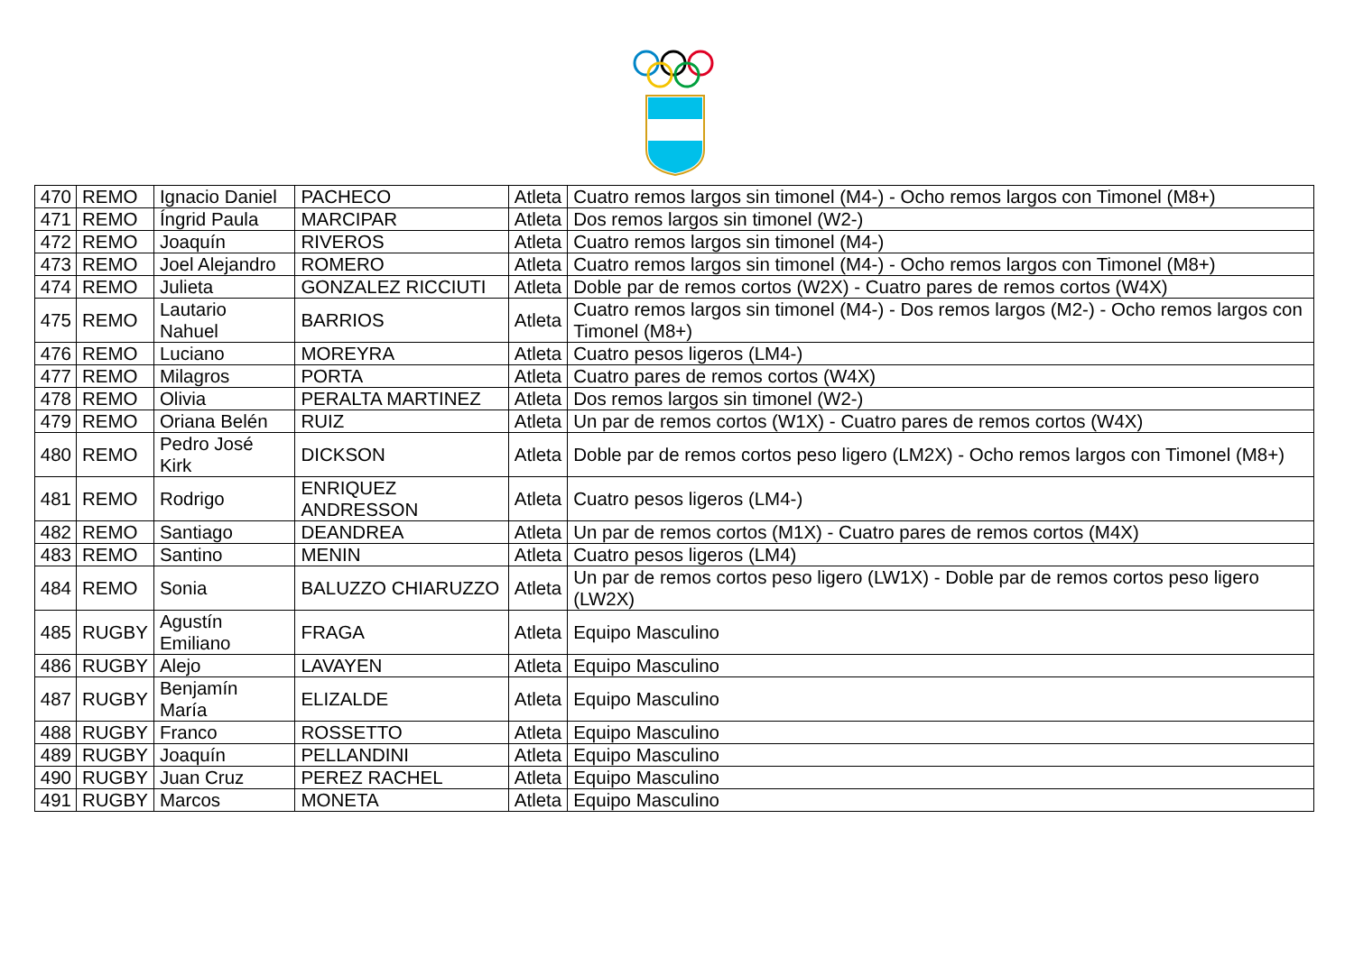| 470 | REMO | Ignacio Daniel | PACHECO | Atleta | Cuatro remos largos sin timonel (M4-) - Ocho remos largos con Timonel (M8+) |
| 471 | REMO | Íngrid Paula | MARCIPAR | Atleta | Dos remos largos sin timonel (W2-) |
| 472 | REMO | Joaquín | RIVEROS | Atleta | Cuatro remos largos sin timonel (M4-) |
| 473 | REMO | Joel Alejandro | ROMERO | Atleta | Cuatro remos largos sin timonel (M4-) - Ocho remos largos con Timonel (M8+) |
| 474 | REMO | Julieta | GONZALEZ RICCIUTI | Atleta | Doble par de remos cortos (W2X) - Cuatro pares de remos cortos (W4X) |
| 475 | REMO | Lautario Nahuel | BARRIOS | Atleta | Cuatro remos largos sin timonel (M4-) - Dos remos largos (M2-) - Ocho remos largos con Timonel (M8+) |
| 476 | REMO | Luciano | MOREYRA | Atleta | Cuatro pesos ligeros (LM4-) |
| 477 | REMO | Milagros | PORTA | Atleta | Cuatro pares de remos cortos (W4X) |
| 478 | REMO | Olivia | PERALTA MARTINEZ | Atleta | Dos remos largos sin timonel (W2-) |
| 479 | REMO | Oriana Belén | RUIZ | Atleta | Un par de remos cortos (W1X) - Cuatro pares de remos cortos (W4X) |
| 480 | REMO | Pedro José Kirk | DICKSON | Atleta | Doble par de remos cortos peso ligero (LM2X) - Ocho remos largos con Timonel (M8+) |
| 481 | REMO | Rodrigo | ENRIQUEZ ANDRESSON | Atleta | Cuatro pesos ligeros (LM4-) |
| 482 | REMO | Santiago | DEANDREA | Atleta | Un par de remos cortos (M1X) - Cuatro pares de remos cortos (M4X) |
| 483 | REMO | Santino | MENIN | Atleta | Cuatro pesos ligeros (LM4) |
| 484 | REMO | Sonia | BALUZZO CHIARUZZO | Atleta | Un par de remos cortos peso ligero (LW1X) - Doble par de remos cortos peso ligero (LW2X) |
| 485 | RUGBY | Agustín Emiliano | FRAGA | Atleta | Equipo Masculino |
| 486 | RUGBY | Alejo | LAVAYEN | Atleta | Equipo Masculino |
| 487 | RUGBY | Benjamín María | ELIZALDE | Atleta | Equipo Masculino |
| 488 | RUGBY | Franco | ROSSETTO | Atleta | Equipo Masculino |
| 489 | RUGBY | Joaquín | PELLANDINI | Atleta | Equipo Masculino |
| 490 | RUGBY | Juan Cruz | PEREZ RACHEL | Atleta | Equipo Masculino |
| 491 | RUGBY | Marcos | MONETA | Atleta | Equipo Masculino |